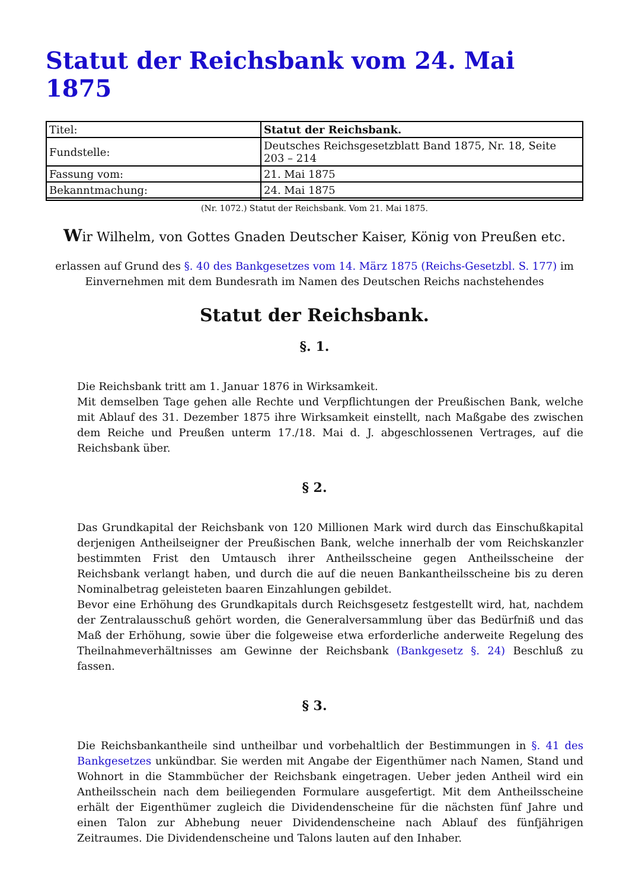Statut der Reichsbank vom 24. Mai 1875
| Titel: | Statut der Reichsbank. |
| Fundstelle: | Deutsches Reichsgesetzblatt Band 1875, Nr. 18, Seite 203 – 214 |
| Fassung vom: | 21. Mai 1875 |
| Bekanntmachung: | 24. Mai 1875 |
(Nr. 1072.) Statut der Reichsbank. Vom 21. Mai 1875.
Wir Wilhelm, von Gottes Gnaden Deutscher Kaiser, König von Preußen etc.
erlassen auf Grund des §. 40 des Bankgesetzes vom 14. März 1875 (Reichs-Gesetzbl. S. 177) im Einvernehmen mit dem Bundesrath im Namen des Deutschen Reichs nachstehendes
Statut der Reichsbank.
§. 1.
Die Reichsbank tritt am 1. Januar 1876 in Wirksamkeit.
Mit demselben Tage gehen alle Rechte und Verpflichtungen der Preußischen Bank, welche mit Ablauf des 31. Dezember 1875 ihre Wirksamkeit einstellt, nach Maßgabe des zwischen dem Reiche und Preußen unterm 17./18. Mai d. J. abgeschlossenen Vertrages, auf die Reichsbank über.
§ 2.
Das Grundkapital der Reichsbank von 120 Millionen Mark wird durch das Einschußkapital derjenigen Antheilseigner der Preußischen Bank, welche innerhalb der vom Reichskanzler bestimmten Frist den Umtausch ihrer Antheilsscheine gegen Antheilsscheine der Reichsbank verlangt haben, und durch die auf die neuen Bankantheilsscheine bis zu deren Nominalbetrag geleisteten baaren Einzahlungen gebildet.
Bevor eine Erhöhung des Grundkapitals durch Reichsgesetz festgestellt wird, hat, nachdem der Zentralausschuß gehört worden, die Generalversammlung über das Bedürfniß und das Maß der Erhöhung, sowie über die folgeweise etwa erforderliche anderweite Regelung des Theilnahmeverhältnisses am Gewinne der Reichsbank (Bankgesetz §. 24) Beschluß zu fassen.
§ 3.
Die Reichsbankantheile sind untheilbar und vorbehaltlich der Bestimmungen in §. 41 des Bankgesetzes unkündbar. Sie werden mit Angabe der Eigenthümer nach Namen, Stand und Wohnort in die Stammbücher der Reichsbank eingetragen. Ueber jeden Antheil wird ein Antheilsschein nach dem beiliegenden Formulare ausgefertigt. Mit dem Antheilsscheine erhält der Eigenthümer zugleich die Dividendenscheine für die nächsten fünf Jahre und einen Talon zur Abhebung neuer Dividendenscheine nach Ablauf des fünfjährigen Zeitraumes. Die Dividendenscheine und Talons lauten auf den Inhaber.